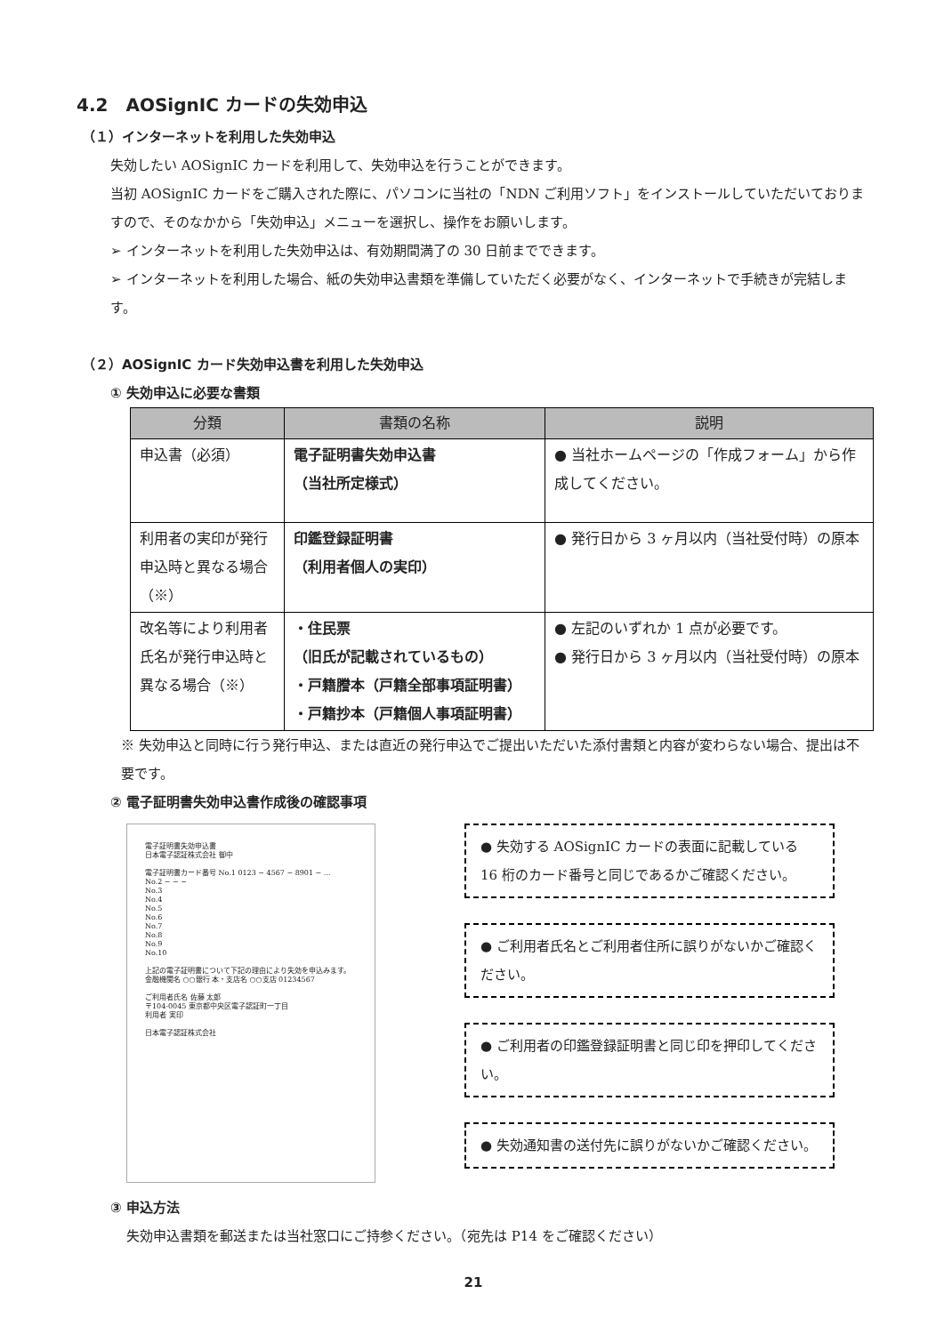4.2　AOSignIC カードの失効申込
（１）インターネットを利用した失効申込
失効したい AOSignIC カードを利用して、失効申込を行うことができます。
当初 AOSignIC カードをご購入された際に、パソコンに当社の「NDN ご利用ソフト」をインストールしていただいておりますので、そのなかから「失効申込」メニューを選択し、操作をお願いします。
➢ インターネットを利用した失効申込は、有効期間満了の 30 日前までできます。
➢ インターネットを利用した場合、紙の失効申込書類を準備していただく必要がなく、インターネットで手続きが完結します。
（２）AOSignIC カード失効申込書を利用した失効申込
① 失効申込に必要な書類
| 分類 | 書類の名称 | 説明 |
| --- | --- | --- |
| 申込書（必須） | 電子証明書失効申込書 （当社所定様式） | ● 当社ホームページの「作成フォーム」から作成してください。 |
| 利用者の実印が発行申込時と異なる場合（※） | 印鑑登録証明書 （利用者個人の実印） | ● 発行日から 3 ヶ月以内（当社受付時）の原本 |
| 改名等により利用者氏名が発行申込時と異なる場合（※） | ・住民票 （旧氏が記載されているもの） ・戸籍謄本（戸籍全部事項証明書） ・戸籍抄本（戸籍個人事項証明書） | ● 左記のいずれか 1 点が必要です。 ● 発行日から 3 ヶ月以内（当社受付時）の原本 |
※ 失効申込と同時に行う発行申込、または直近の発行申込でご提出いただいた添付書類と内容が変わらない場合、提出は不要です。
② 電子証明書失効申込書作成後の確認事項
電子証明書失効申込書
日本電子認証株式会社 御中
電子証明書カード番号 No.1 0123 − 4567 − 8901 − ...
No.2 − − −
No.3
No.4
No.5
No.6
No.7
No.8
No.9
No.10
上記の電子証明書について下記の理由により失効を申込みます。
金融機関名 ○○銀行 本・支店名 ○○支店 01234567
ご利用者氏名 佐藤 太郎
〒104-0045 東京都中央区電子認証町一丁目
利用者 実印
日本電子認証株式会社
● 失効する AOSignIC カードの表面に記載している 16 桁のカード番号と同じであるかご確認ください。
● ご利用者氏名とご利用者住所に誤りがないかご確認ください。
● ご利用者の印鑑登録証明書と同じ印を押印してください。
● 失効通知書の送付先に誤りがないかご確認ください。
③ 申込方法
失効申込書類を郵送または当社窓口にご持参ください。（宛先は P14 をご確認ください）
21